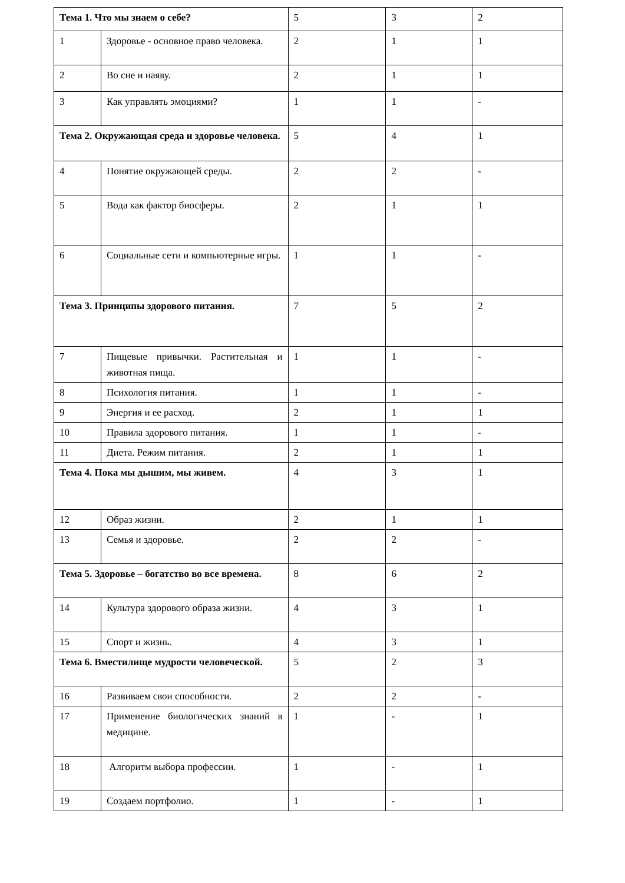| Тема 1. Что мы знаем о себе? | | 5 | 3 | 2 |
| 1 | Здоровье - основное право человека. | 2 | 1 | 1 |
| 2 | Во сне и наяву. | 2 | 1 | 1 |
| 3 | Как управлять эмоциями? | 1 | 1 | - |
| Тема 2. Окружающая среда и здоровье человека. | | 5 | 4 | 1 |
| 4 | Понятие окружающей среды. | 2 | 2 | - |
| 5 | Вода как фактор биосферы. | 2 | 1 | 1 |
| 6 | Социальные сети и компьютерные игры. | 1 | 1 | - |
| Тема 3. Принципы здорового питания. | | 7 | 5 | 2 |
| 7 | Пищевые привычки. Растительная и животная пища. | 1 | 1 | - |
| 8 | Психология питания. | 1 | 1 | - |
| 9 | Энергия и ее расход. | 2 | 1 | 1 |
| 10 | Правила здорового питания. | 1 | 1 | - |
| 11 | Диета. Режим питания. | 2 | 1 | 1 |
| Тема 4. Пока мы дышим, мы живем. | | 4 | 3 | 1 |
| 12 | Образ жизни. | 2 | 1 | 1 |
| 13 | Семья и здоровье. | 2 | 2 | - |
| Тема 5. Здоровье – богатство во все времена. | | 8 | 6 | 2 |
| 14 | Культура здорового образа жизни. | 4 | 3 | 1 |
| 15 | Спорт и жизнь. | 4 | 3 | 1 |
| Тема 6. Вместилище мудрости человеческой. | | 5 | 2 | 3 |
| 16 | Развиваем свои способности. | 2 | 2 | - |
| 17 | Применение биологических знаний в медицине. | 1 | - | 1 |
| 18 | Алгоритм выбора профессии. | 1 | - | 1 |
| 19 | Создаем портфолио. | 1 | - | 1 |